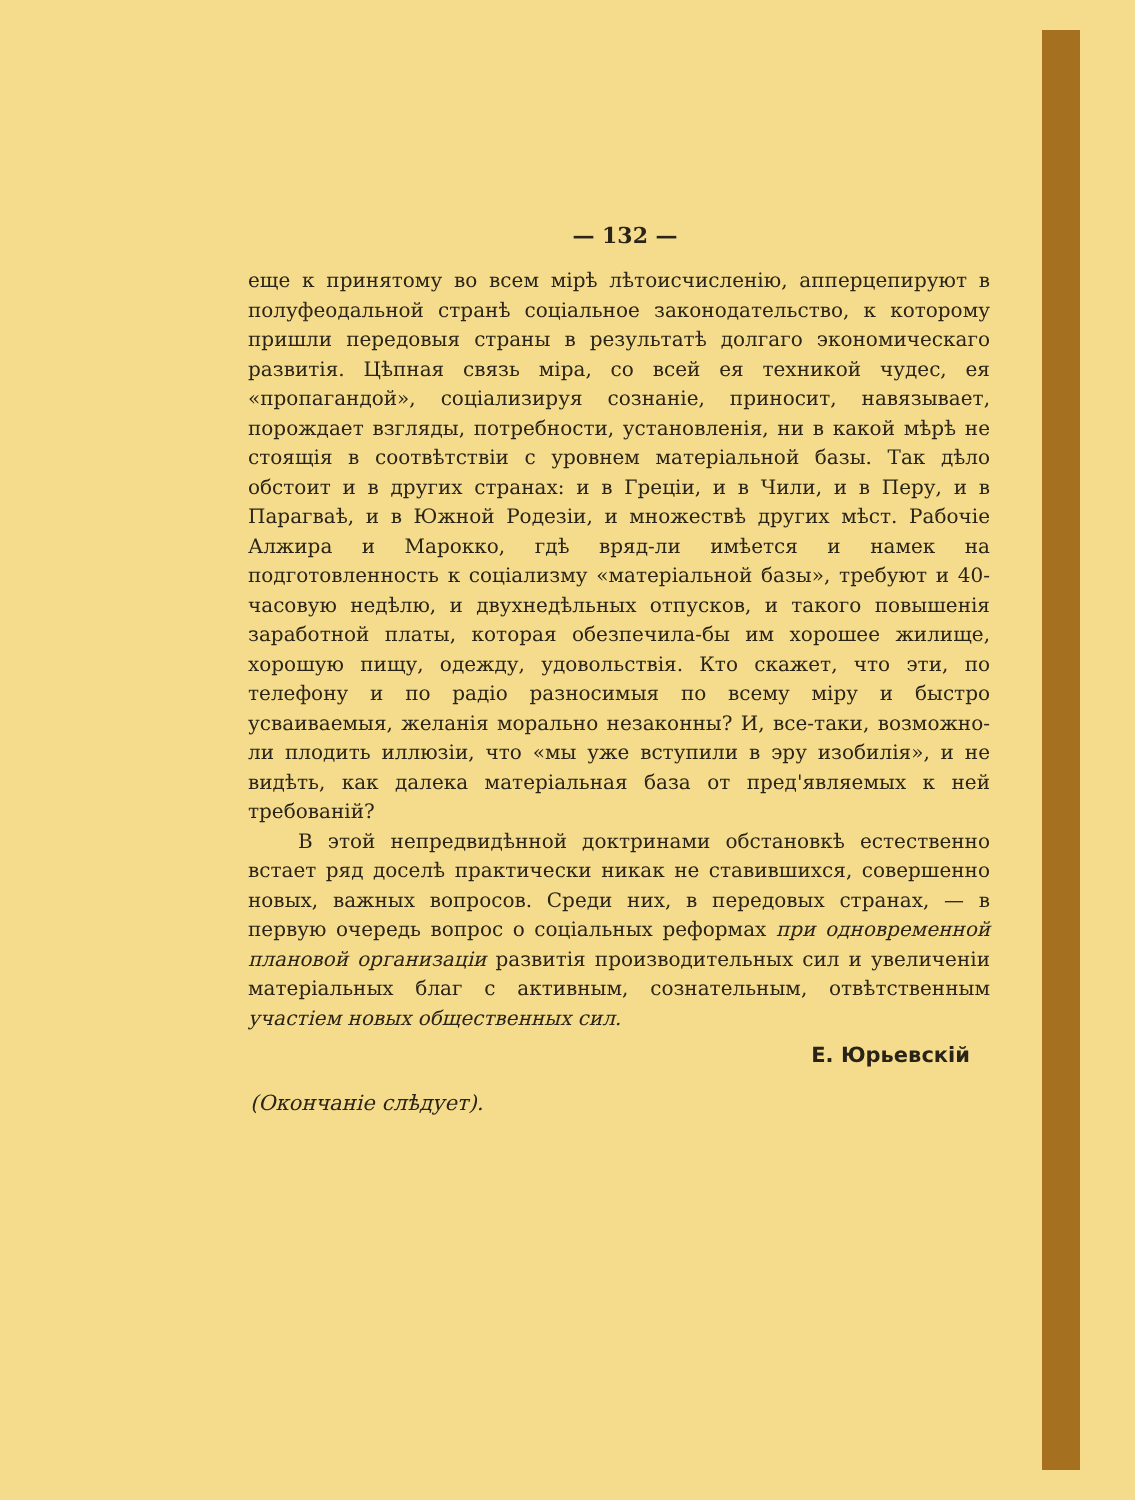— 132 —
еще к принятому во всем мірѣ лѣтоисчисленію, апперцепируют в полуфеодальной странѣ соціальное законодательство, к которому пришли передовыя страны в результатѣ долгаго экономическаго развитія. Цѣпная связь міра, со всей ея техникой чудес, ея «пропагандой», соціализируя сознаніе, приносит, навязывает, порождает взгляды, потребности, установленія, ни в какой мѣрѣ не стоящія в соотвѣтствіи с уровнем матеріальной базы. Так дѣло обстоит и в других странах: и в Греціи, и в Чили, и в Перу, и в Парагваѣ, и в Южной Родезіи, и множествѣ других мѣст. Рабочіе Алжира и Марокко, гдѣ вряд-ли имѣется и намек на подготовленность к соціализму «матеріальной базы», требуют и 40-часовую недѣлю, и двухнедѣльных отпусков, и такого повышенія заработной платы, которая обезпечила-бы им хорошее жилище, хорошую пищу, одежду, удовольствія. Кто скажет, что эти, по телефону и по радіо разносимыя по всему міру и быстро усваиваемыя, желанія морально незаконны? И, все-таки, возможно-ли плодить иллюзіи, что «мы уже вступили в эру изобилія», и не видѣть, как далека матеріальная база от пред'являемых к ней требованій?
В этой непредвидѣнной доктринами обстановкѣ естественно встает ряд доселѣ практически никак не ставившихся, совершенно новых, важных вопросов. Среди них, в передовых странах, — в первую очередь вопрос о соціальных реформах при одновременной плановой организаціи развитія производительных сил и увеличеніи матеріальных благ с активным, сознательным, отвѣтственным участіем новых общественных сил.
Е. Юрьевскій
(Окончаніе слѣдует).